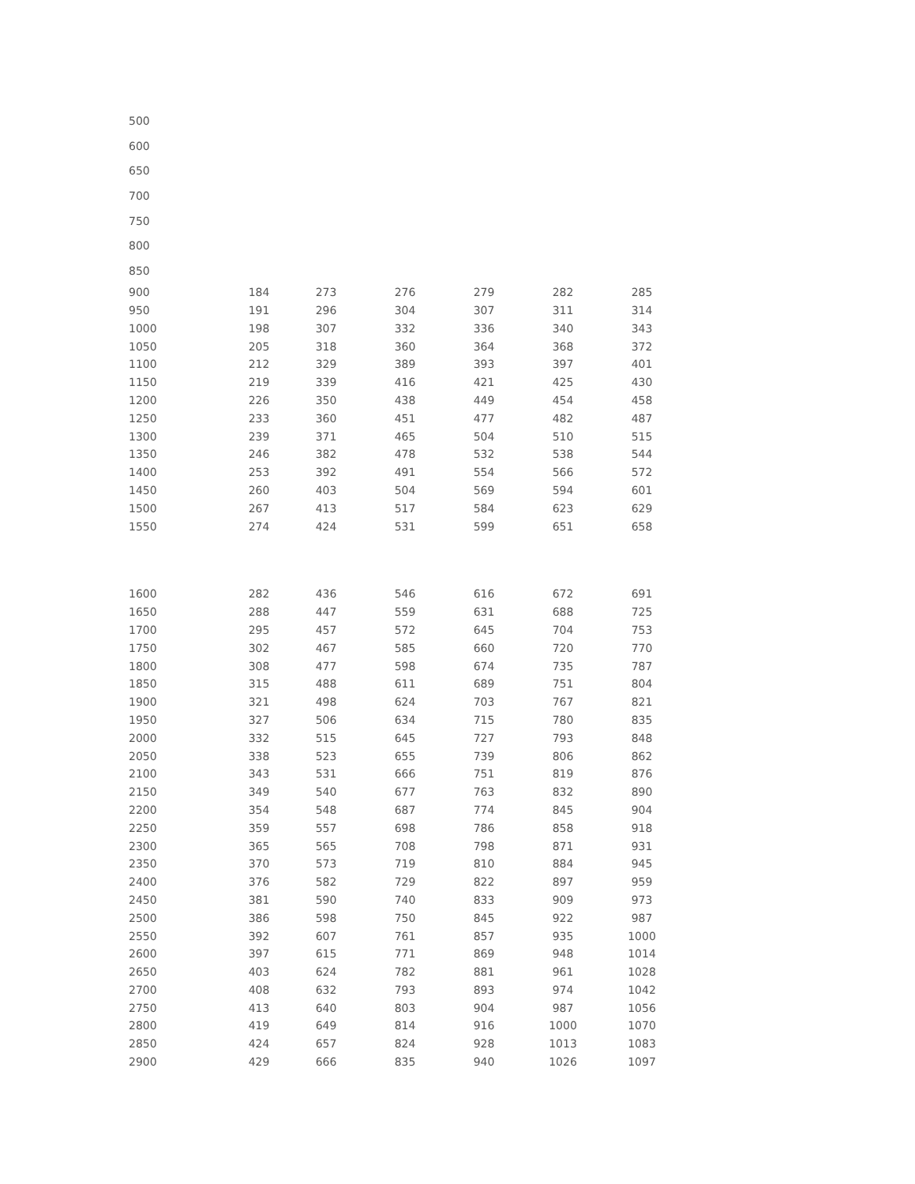| 500 | | | | | | |
| 600 | | | | | | |
| 650 | | | | | | |
| 700 | | | | | | |
| 750 | | | | | | |
| 800 | | | | | | |
| 850 | | | | | | |
| 900 | 184 | 273 | 276 | 279 | 282 | 285 |
| 950 | 191 | 296 | 304 | 307 | 311 | 314 |
| 1000 | 198 | 307 | 332 | 336 | 340 | 343 |
| 1050 | 205 | 318 | 360 | 364 | 368 | 372 |
| 1100 | 212 | 329 | 389 | 393 | 397 | 401 |
| 1150 | 219 | 339 | 416 | 421 | 425 | 430 |
| 1200 | 226 | 350 | 438 | 449 | 454 | 458 |
| 1250 | 233 | 360 | 451 | 477 | 482 | 487 |
| 1300 | 239 | 371 | 465 | 504 | 510 | 515 |
| 1350 | 246 | 382 | 478 | 532 | 538 | 544 |
| 1400 | 253 | 392 | 491 | 554 | 566 | 572 |
| 1450 | 260 | 403 | 504 | 569 | 594 | 601 |
| 1500 | 267 | 413 | 517 | 584 | 623 | 629 |
| 1550 | 274 | 424 | 531 | 599 | 651 | 658 |
| 1600 | 282 | 436 | 546 | 616 | 672 | 691 |
| 1650 | 288 | 447 | 559 | 631 | 688 | 725 |
| 1700 | 295 | 457 | 572 | 645 | 704 | 753 |
| 1750 | 302 | 467 | 585 | 660 | 720 | 770 |
| 1800 | 308 | 477 | 598 | 674 | 735 | 787 |
| 1850 | 315 | 488 | 611 | 689 | 751 | 804 |
| 1900 | 321 | 498 | 624 | 703 | 767 | 821 |
| 1950 | 327 | 506 | 634 | 715 | 780 | 835 |
| 2000 | 332 | 515 | 645 | 727 | 793 | 848 |
| 2050 | 338 | 523 | 655 | 739 | 806 | 862 |
| 2100 | 343 | 531 | 666 | 751 | 819 | 876 |
| 2150 | 349 | 540 | 677 | 763 | 832 | 890 |
| 2200 | 354 | 548 | 687 | 774 | 845 | 904 |
| 2250 | 359 | 557 | 698 | 786 | 858 | 918 |
| 2300 | 365 | 565 | 708 | 798 | 871 | 931 |
| 2350 | 370 | 573 | 719 | 810 | 884 | 945 |
| 2400 | 376 | 582 | 729 | 822 | 897 | 959 |
| 2450 | 381 | 590 | 740 | 833 | 909 | 973 |
| 2500 | 386 | 598 | 750 | 845 | 922 | 987 |
| 2550 | 392 | 607 | 761 | 857 | 935 | 1000 |
| 2600 | 397 | 615 | 771 | 869 | 948 | 1014 |
| 2650 | 403 | 624 | 782 | 881 | 961 | 1028 |
| 2700 | 408 | 632 | 793 | 893 | 974 | 1042 |
| 2750 | 413 | 640 | 803 | 904 | 987 | 1056 |
| 2800 | 419 | 649 | 814 | 916 | 1000 | 1070 |
| 2850 | 424 | 657 | 824 | 928 | 1013 | 1083 |
| 2900 | 429 | 666 | 835 | 940 | 1026 | 1097 |